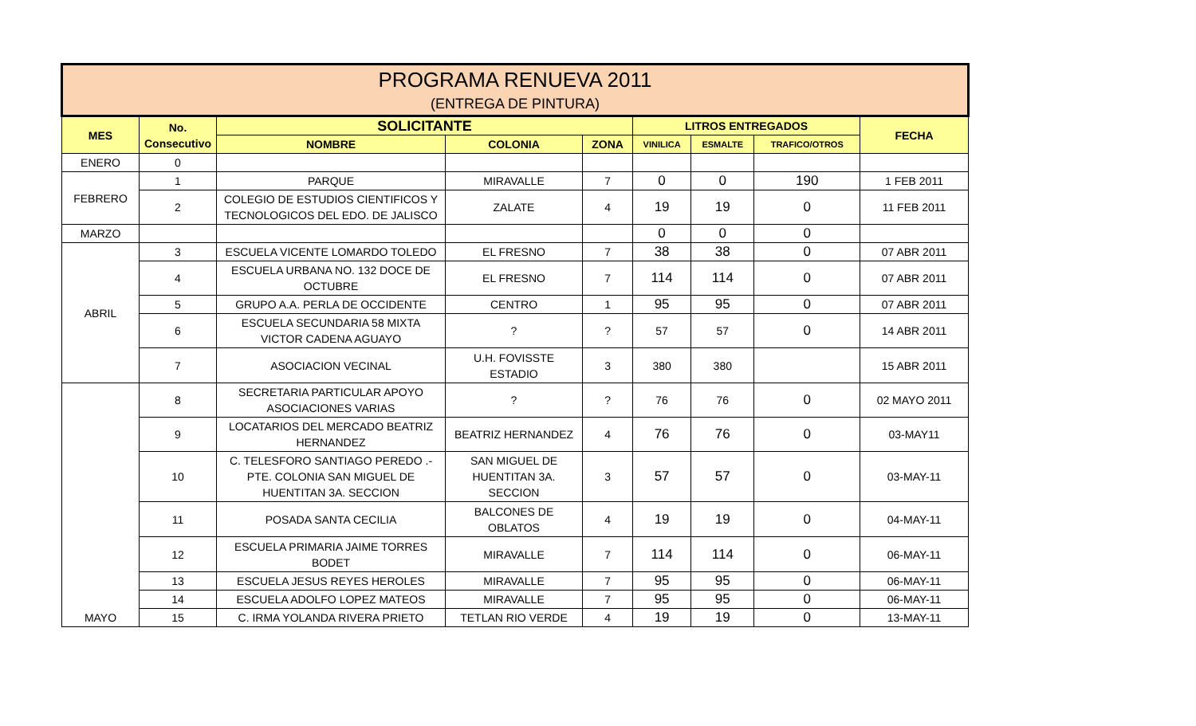| PROGRAMA RENUEVA 2011 (ENTREGA DE PINTURA) | | | | | | | | |
| --- | --- | --- | --- | --- | --- | --- | --- | --- |
| MES | No. Consecutivo | SOLICITANTE | | | LITROS ENTREGADOS | | | FECHA |
| | | NOMBRE | COLONIA | ZONA | VINILICA | ESMALTE | TRAFICO/OTROS | |
| ENERO | 0 | | | | | | | |
| FEBRERO | 1 | PARQUE | MIRAVALLE | 7 | 0 | 0 | 190 | 1 FEB 2011 |
| | 2 | COLEGIO DE ESTUDIOS CIENTIFICOS Y TECNOLOGICOS DEL EDO. DE JALISCO | ZALATE | 4 | 19 | 19 | 0 | 11 FEB 2011 |
| MARZO | | | | | 0 | 0 | 0 | |
| ABRIL | 3 | ESCUELA VICENTE LOMARDO TOLEDO | EL FRESNO | 7 | 38 | 38 | 0 | 07 ABR 2011 |
| | 4 | ESCUELA URBANA NO. 132 DOCE DE OCTUBRE | EL FRESNO | 7 | 114 | 114 | 0 | 07 ABR 2011 |
| | 5 | GRUPO A.A. PERLA DE OCCIDENTE | CENTRO | 1 | 95 | 95 | 0 | 07 ABR 2011 |
| | 6 | ESCUELA SECUNDARIA 58 MIXTA VICTOR CADENA AGUAYO | ? | ? | 57 | 57 | 0 | 14 ABR 2011 |
| | 7 | ASOCIACION VECINAL | U.H. FOVISSTE ESTADIO | 3 | 380 | 380 | | 15 ABR 2011 |
| MAYO | 8 | SECRETARIA PARTICULAR APOYO ASOCIACIONES VARIAS | ? | ? | 76 | 76 | 0 | 02 MAYO 2011 |
| | 9 | LOCATARIOS DEL MERCADO BEATRIZ HERNANDEZ | BEATRIZ HERNANDEZ | 4 | 76 | 76 | 0 | 03-MAY11 |
| | 10 | C. TELESFORO SANTIAGO PEREDO .- PTE. COLONIA SAN MIGUEL DE HUENTITAN 3A. SECCION | SAN MIGUEL DE HUENTITAN 3A. SECCION | 3 | 57 | 57 | 0 | 03-MAY-11 |
| | 11 | POSADA SANTA CECILIA | BALCONES DE OBLATOS | 4 | 19 | 19 | 0 | 04-MAY-11 |
| | 12 | ESCUELA PRIMARIA JAIME TORRES BODET | MIRAVALLE | 7 | 114 | 114 | 0 | 06-MAY-11 |
| | 13 | ESCUELA JESUS REYES HEROLES | MIRAVALLE | 7 | 95 | 95 | 0 | 06-MAY-11 |
| | 14 | ESCUELA ADOLFO LOPEZ MATEOS | MIRAVALLE | 7 | 95 | 95 | 0 | 06-MAY-11 |
| | 15 | C. IRMA YOLANDA RIVERA PRIETO | TETLAN RIO VERDE | 4 | 19 | 19 | 0 | 13-MAY-11 |